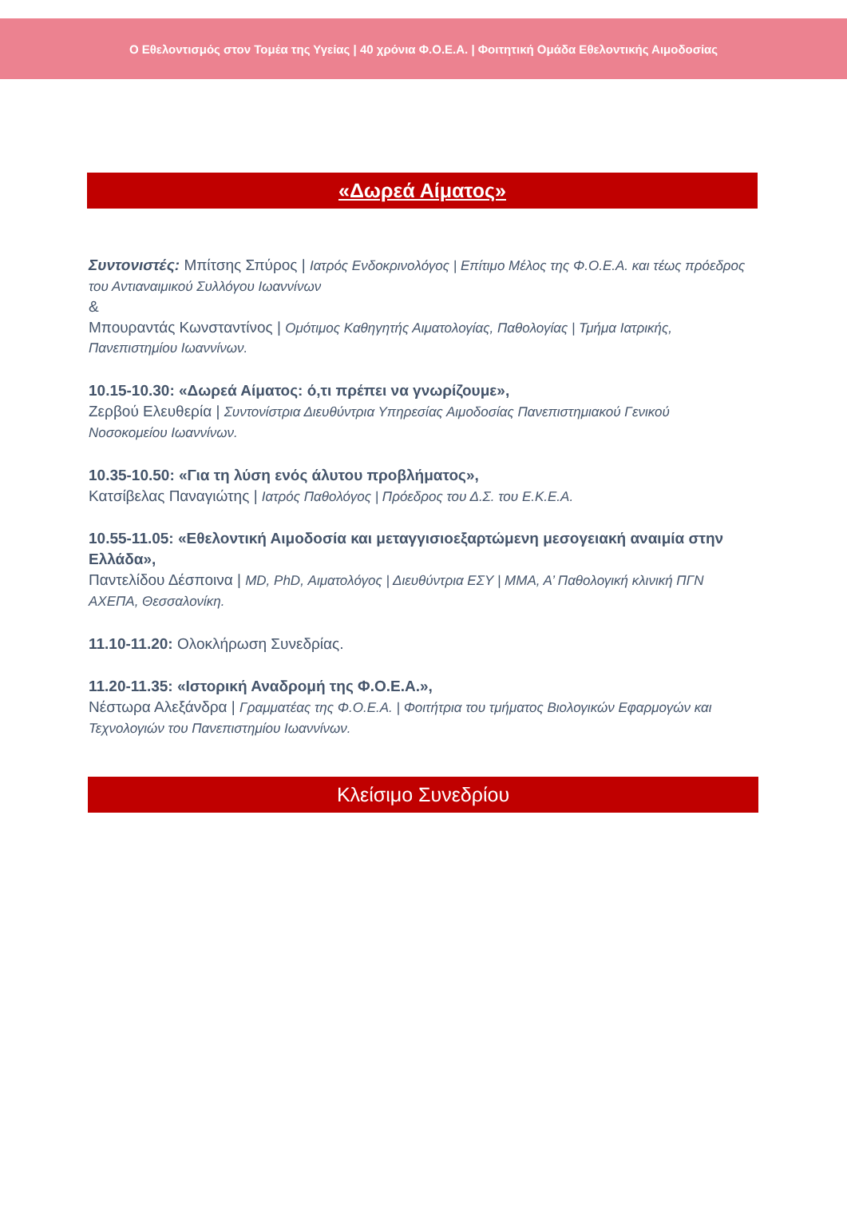Ο Εθελοντισμός στον Τομέα της Υγείας | 40 χρόνια Φ.Ο.Ε.Α. | Φοιτητική Ομάδα Εθελοντικής Αιμοδοσίας
«Δωρεά Αίματος»
Συντονιστές: Μπίτσης Σπύρος | Ιατρός Ενδοκρινολόγος | Επίτιμο Μέλος της Φ.Ο.Ε.Α. και τέως πρόεδρος του Αντιαναιμικού Συλλόγου Ιωαννίνων
&
Μπουραντάς Κωνσταντίνος | Ομότιμος Καθηγητής Αιματολογίας, Παθολογίας | Τμήμα Ιατρικής, Πανεπιστημίου Ιωαννίνων.
10.15-10.30: «Δωρεά Αίματος: ό,τι πρέπει να γνωρίζουμε»,
Ζερβού Ελευθερία | Συντονίστρια Διευθύντρια Υπηρεσίας Αιμοδοσίας Πανεπιστημιακού Γενικού Νοσοκομείου Ιωαννίνων.
10.35-10.50: «Για τη λύση ενός άλυτου προβλήματος»,
Κατσίβελας Παναγιώτης | Ιατρός Παθολόγος | Πρόεδρος του Δ.Σ. του Ε.Κ.Ε.Α.
10.55-11.05: «Εθελοντική Αιμοδοσία και μεταγγισιοεξαρτώμενη μεσογειακή αναιμία στην Ελλάδα»,
Παντελίδου Δέσποινα | MD, PhD, Αιματολόγος | Διευθύντρια ΕΣΥ | ΜΜΑ, Α’ Παθολογική κλινική ΠΓΝ ΑΧΕΠΑ, Θεσσαλονίκη.
11.10-11.20: Ολοκλήρωση Συνεδρίας.
11.20-11.35: «Ιστορική Αναδρομή της Φ.Ο.Ε.Α.»,
Νέστωρα Αλεξάνδρα | Γραμματέας της Φ.Ο.Ε.Α. | Φοιτήτρια του τμήματος Βιολογικών Εφαρμογών και Τεχνολογιών του Πανεπιστημίου Ιωαννίνων.
Κλείσιμο Συνεδρίου